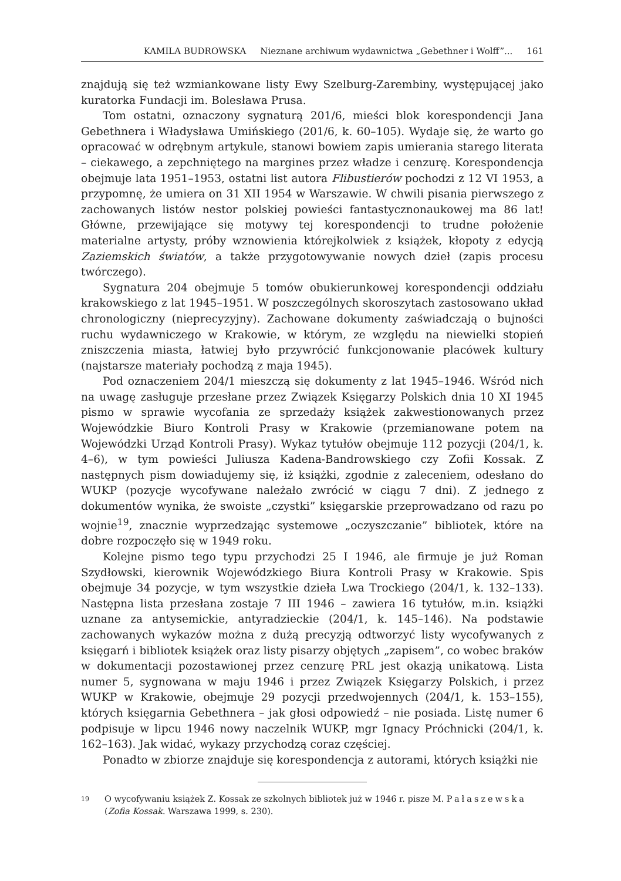KAMILA BUDROWSKA Nieznane archiwum wydawnictwa „Gebethner i Wolff”... 161
znajdują się też wzmiankowane listy Ewy Szelburg-Zarembiny, występującej jako kuratorka Fundacji im. Bolesława Prusa.
Tom ostatni, oznaczony sygnaturą 201/6, mieści blok korespondencji Jana Gebethnera i Władysława Umińskiego (201/6, k. 60–105). Wydaje się, że warto go opracować w odrębnym artykule, stanowi bowiem zapis umierania starego literata – ciekawego, a zepchniętego na margines przez władze i cenzurę. Korespondencja obejmuje lata 1951–1953, ostatni list autora Flibustierów pochodzi z 12 VI 1953, a przypomnę, że umiera on 31 XII 1954 w Warszawie. W chwili pisania pierwszego z zachowanych listów nestor polskiej powieści fantastycznonaukowej ma 86 lat! Główne, przewijające się motywy tej korespondencji to trudne położenie materialne artysty, próby wznowienia którejkolwiek z książek, kłopoty z edycją Zaziemskich światów, a także przygotowywanie nowych dzieł (zapis procesu twórczego).
Sygnatura 204 obejmuje 5 tomów obukierunkowej korespondencji oddziału krakowskiego z lat 1945–1951. W poszczególnych skoroszytach zastosowano układ chronologiczny (nieprecyzyjny). Zachowane dokumenty zaświadczają o bujności ruchu wydawniczego w Krakowie, w którym, ze względu na niewielki stopień zniszczenia miasta, łatwiej było przywrócić funkcjonowanie placówek kultury (najstarsze materiały pochodzą z maja 1945).
Pod oznaczeniem 204/1 mieszczą się dokumenty z lat 1945–1946. Wśród nich na uwagę zasługuje przesłane przez Związek Księgarzy Polskich dnia 10 XI 1945 pismo w sprawie wycofania ze sprzedaży książek zakwestionowanych przez Wojewódzkie Biuro Kontroli Prasy w Krakowie (przemianowane potem na Wojewódzki Urząd Kontroli Prasy). Wykaz tytułów obejmuje 112 pozycji (204/1, k. 4–6), w tym powieści Juliusza Kadena-Bandrowskiego czy Zofii Kossak. Z następnych pism dowiadujemy się, iż książki, zgodnie z zaleceniem, odesłano do WUKP (pozycje wycofywane należało zwrócić w ciągu 7 dni). Z jednego z dokumentów wynika, że swoiste „czystki” księgarskie przeprowadzano od razu po wojnie<sup>19</sup>, znacznie wyprzedzając systemowe „oczyszczanie” bibliotek, które na dobre rozpoczęło się w 1949 roku.
Kolejne pismo tego typu przychodzi 25 I 1946, ale firmuje je już Roman Szydłowski, kierownik Wojewódzkiego Biura Kontroli Prasy w Krakowie. Spis obejmuje 34 pozycje, w tym wszystkie dzieła Lwa Trockiego (204/1, k. 132–133). Następna lista przesłana zostaje 7 III 1946 – zawiera 16 tytułów, m.in. książki uznane za antysemickie, antyradzieckie (204/1, k. 145–146). Na podstawie zachowanych wykazów można z dużą precyzją odtworzyć listy wycofywanych z księgarń i bibliotek książek oraz listy pisarzy objętych „zapisem”, co wobec braków w dokumentacji pozostawionej przez cenzurę PRL jest okazją unikatową. Lista numer 5, sygnowana w maju 1946 i przez Związek Księgarzy Polskich, i przez WUKP w Krakowie, obejmuje 29 pozycji przedwojennych (204/1, k. 153–155), których księgarnia Gebethnera – jak głosi odpowiedź – nie posiada. Listę numer 6 podpisuje w lipcu 1946 nowy naczelnik WUKP, mgr Ignacy Próchnicki (204/1, k. 162–163). Jak widać, wykazy przychodzą coraz częściej.
Ponadto w zbiorze znajduje się korespondencja z autorami, których książki nie
19 O wycofywaniu książek Z. Kossak ze szkolnych bibliotek już w 1946 r. pisze M. Pałaszewska (Zofia Kossak. Warszawa 1999, s. 230).